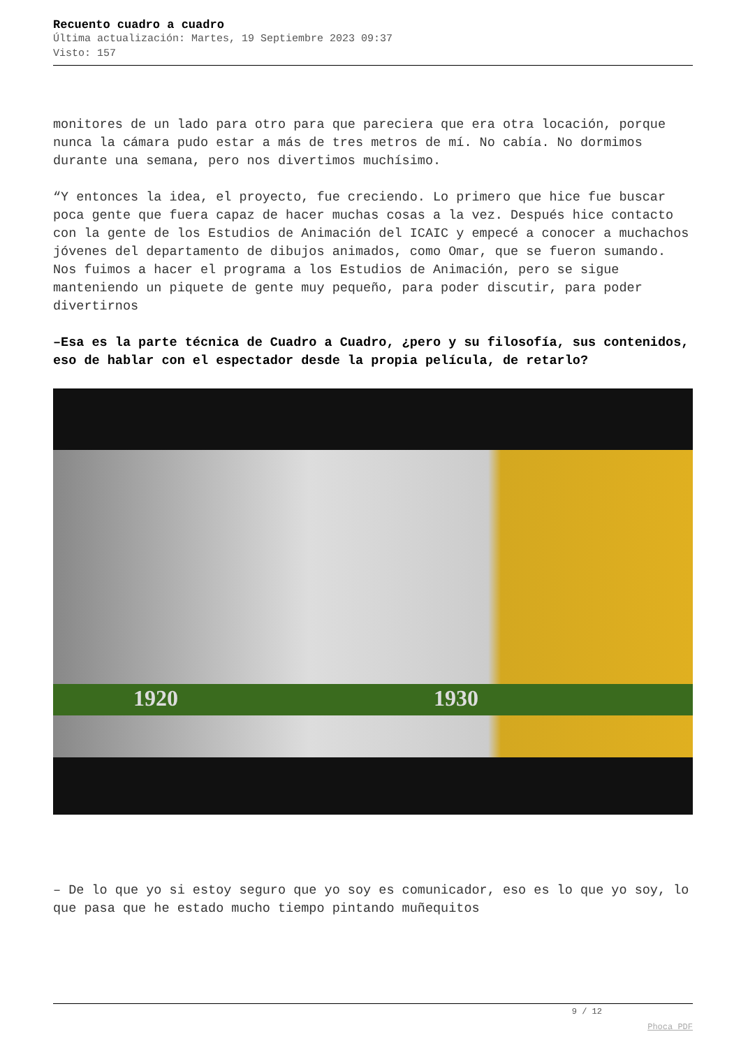Recuento cuadro a cuadro
Última actualización: Martes, 19 Septiembre 2023 09:37
Visto: 157
monitores de un lado para otro para que pareciera que era otra locación, porque nunca la cámara pudo estar a más de tres metros de mí. No cabía. No dormimos durante una semana, pero nos divertimos muchísimo.
“Y entonces la idea, el proyecto, fue creciendo. Lo primero que hice fue buscar poca gente que fuera capaz de hacer muchas cosas a la vez. Después hice contacto con la gente de los Estudios de Animación del ICAIC y empecé a conocer a muchachos jóvenes del departamento de dibujos animados, como Omar, que se fueron sumando. Nos fuimos a hacer el programa a los Estudios de Animación, pero se sigue manteniendo un piquete de gente muy pequeño, para poder discutir, para poder divertirnos
–Esa es la parte técnica de Cuadro a Cuadro, ¿pero y su filosofía, sus contenidos, eso de hablar con el espectador desde la propia película, de retarlo?
1920 1930
– De lo que yo si estoy seguro que yo soy es comunicador, eso es lo que yo soy, lo que pasa que he estado mucho tiempo pintando muñequitos
9 / 12
Phoca PDF